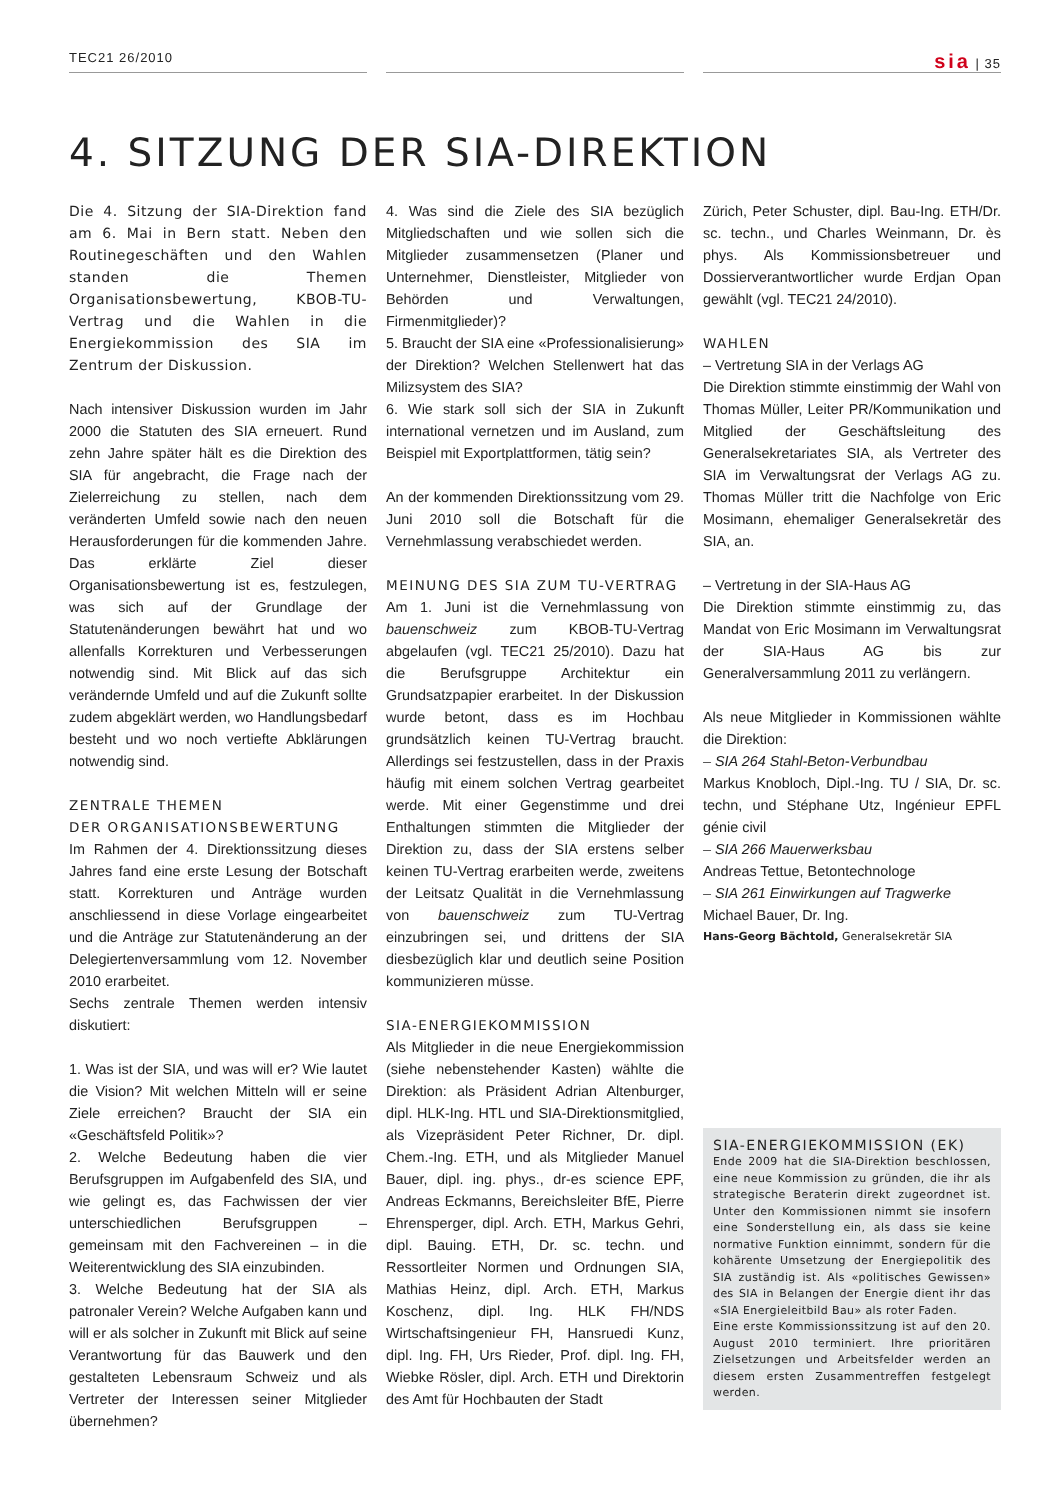TEC21 26/2010 sia | 35
4. SITZUNG DER SIA-DIREKTION
Die 4. Sitzung der SIA-Direktion fand am 6. Mai in Bern statt. Neben den Routinegeschäften und den Wahlen standen die Themen Organisationsbewertung, KBOB-TU-Vertrag und die Wahlen in die Energiekommission des SIA im Zentrum der Diskussion.
Nach intensiver Diskussion wurden im Jahr 2000 die Statuten des SIA erneuert. Rund zehn Jahre später hält es die Direktion des SIA für angebracht, die Frage nach der Zielerreichung zu stellen, nach dem veränderten Umfeld sowie nach den neuen Herausforderungen für die kommenden Jahre. Das erklärte Ziel dieser Organisationsbewertung ist es, festzulegen, was sich auf der Grundlage der Statutenänderungen bewährt hat und wo allenfalls Korrekturen und Verbesserungen notwendig sind. Mit Blick auf das sich verändernde Umfeld und auf die Zukunft sollte zudem abgeklärt werden, wo Handlungsbedarf besteht und wo noch vertiefte Abklärungen notwendig sind.
ZENTRALE THEMEN
DER ORGANISATIONSBEWERTUNG
Im Rahmen der 4. Direktionssitzung dieses Jahres fand eine erste Lesung der Botschaft statt. Korrekturen und Anträge wurden anschliessend in diese Vorlage eingearbeitet und die Anträge zur Statutenänderung an der Delegiertenversammlung vom 12. November 2010 erarbeitet.
Sechs zentrale Themen werden intensiv diskutiert:
1. Was ist der SIA, und was will er? Wie lautet die Vision? Mit welchen Mitteln will er seine Ziele erreichen? Braucht der SIA ein «Geschäftsfeld Politik»?
2. Welche Bedeutung haben die vier Berufsgruppen im Aufgabenfeld des SIA, und wie gelingt es, das Fachwissen der vier unterschiedlichen Berufsgruppen – gemeinsam mit den Fachvereinen – in die Weiterentwicklung des SIA einzubinden.
3. Welche Bedeutung hat der SIA als patronaler Verein? Welche Aufgaben kann und will er als solcher in Zukunft mit Blick auf seine Verantwortung für das Bauwerk und den gestalteten Lebensraum Schweiz und als Vertreter der Interessen seiner Mitglieder übernehmen?
4. Was sind die Ziele des SIA bezüglich Mitgliedschaften und wie sollen sich die Mitglieder zusammensetzen (Planer und Unternehmer, Dienstleister, Mitglieder von Behörden und Verwaltungen, Firmenmitglieder)?
5. Braucht der SIA eine «Professionalisierung» der Direktion? Welchen Stellenwert hat das Milizsystem des SIA?
6. Wie stark soll sich der SIA in Zukunft international vernetzen und im Ausland, zum Beispiel mit Exportplattformen, tätig sein?
An der kommenden Direktionssitzung vom 29. Juni 2010 soll die Botschaft für die Vernehmlassung verabschiedet werden.
MEINUNG DES SIA ZUM TU-VERTRAG
Am 1. Juni ist die Vernehmlassung von bauenschweiz zum KBOB-TU-Vertrag abgelaufen (vgl. TEC21 25/2010). Dazu hat die Berufsgruppe Architektur ein Grundsatzpapier erarbeitet. In der Diskussion wurde betont, dass es im Hochbau grundsätzlich keinen TU-Vertrag braucht. Allerdings sei festzustellen, dass in der Praxis häufig mit einem solchen Vertrag gearbeitet werde. Mit einer Gegenstimme und drei Enthaltungen stimmten die Mitglieder der Direktion zu, dass der SIA erstens selber keinen TU-Vertrag erarbeiten werde, zweitens der Leitsatz Qualität in die Vernehmlassung von bauenschweiz zum TU-Vertrag einzubringen sei, und drittens der SIA diesbezüglich klar und deutlich seine Position kommunizieren müsse.
SIA-ENERGIEKOMMISSION
Als Mitglieder in die neue Energiekommission (siehe nebenstehender Kasten) wählte die Direktion: als Präsident Adrian Altenburger, dipl. HLK-Ing. HTL und SIA-Direktionsmitglied, als Vizepräsident Peter Richner, Dr. dipl. Chem.-Ing. ETH, und als Mitglieder Manuel Bauer, dipl. ing. phys., dr-es science EPF, Andreas Eckmanns, Bereichsleiter BfE, Pierre Ehrensperger, dipl. Arch. ETH, Markus Gehri, dipl. Bauing. ETH, Dr. sc. techn. und Ressortleiter Normen und Ordnungen SIA, Mathias Heinz, dipl. Arch. ETH, Markus Koschenz, dipl. Ing. HLK FH/NDS Wirtschaftsingenieur FH, Hansruedi Kunz, dipl. Ing. FH, Urs Rieder, Prof. dipl. Ing. FH, Wiebke Rösler, dipl. Arch. ETH und Direktorin des Amt für Hochbauten der Stadt
Zürich, Peter Schuster, dipl. Bau-Ing. ETH/Dr. sc. techn., und Charles Weinmann, Dr. ès phys. Als Kommissionsbetreuer und Dossierverantwortlicher wurde Erdjan Opan gewählt (vgl. TEC21 24/2010).
WAHLEN
– Vertretung SIA in der Verlags AG
Die Direktion stimmte einstimmig der Wahl von Thomas Müller, Leiter PR/Kommunikation und Mitglied der Geschäftsleitung des Generalsekretariates SIA, als Vertreter des SIA im Verwaltungsrat der Verlags AG zu. Thomas Müller tritt die Nachfolge von Eric Mosimann, ehemaliger Generalsekretär des SIA, an.
– Vertretung in der SIA-Haus AG
Die Direktion stimmte einstimmig zu, das Mandat von Eric Mosimann im Verwaltungsrat der SIA-Haus AG bis zur Generalversammlung 2011 zu verlängern.
Als neue Mitglieder in Kommissionen wählte die Direktion:
– SIA 264 Stahl-Beton-Verbundbau
Markus Knobloch, Dipl.-Ing. TU / SIA, Dr. sc. techn, und Stéphane Utz, Ingénieur EPFL génie civil
– SIA 266 Mauerwerksbau
Andreas Tettue, Betontechnologe
– SIA 261 Einwirkungen auf Tragwerke
Michael Bauer, Dr. Ing.
Hans-Georg Bächtold, Generalsekretär SIA
SIA-ENERGIEKOMMISSION (EK)
Ende 2009 hat die SIA-Direktion beschlossen, eine neue Kommission zu gründen, die ihr als strategische Beraterin direkt zugeordnet ist. Unter den Kommissionen nimmt sie insofern eine Sonderstellung ein, als dass sie keine normative Funktion einnimmt, sondern für die kohärente Umsetzung der Energiepolitik des SIA zuständig ist. Als «politisches Gewissen» des SIA in Belangen der Energie dient ihr das «SIA Energieleitbild Bau» als roter Faden.
Eine erste Kommissionssitzung ist auf den 20. August 2010 terminiert. Ihre prioritären Zielsetzungen und Arbeitsfelder werden an diesem ersten Zusammentreffen festgelegt werden.